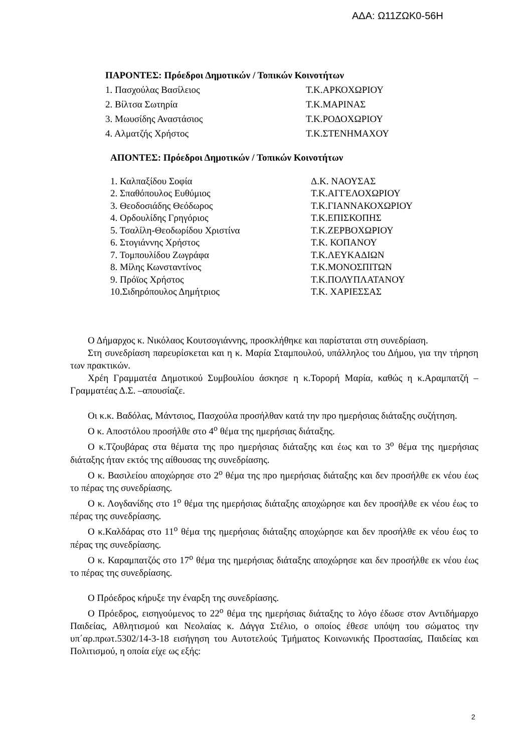ΑΔΑ: Ω11ΖΩΚ0-56Η
ΠΑΡΟΝΤΕΣ: Πρόεδροι Δημοτικών / Τοπικών Κοινοτήτων
1. Πασχούλας Βασίλειος Τ.Κ.ΑΡΚΟΧΩΡΙΟΥ
2. Βίλτσα Σωτηρία Τ.Κ.ΜΑΡΙΝΑΣ
3. Μωυσίδης Αναστάσιος Τ.Κ.ΡΟΔΟΧΩΡΙΟΥ
4. Αλματζής Χρήστος Τ.Κ.ΣΤΕΝΗΜΑΧΟΥ
ΑΠΟΝΤΕΣ: Πρόεδροι Δημοτικών / Τοπικών Κοινοτήτων
1. Καλπαξίδου Σοφία Δ.Κ. ΝΑΟΥΣΑΣ
2. Σπαθόπουλος Ευθύμιος Τ.Κ.ΑΓΓΕΛΟΧΩΡΙΟΥ
3. Θεοδοσιάδης Θεόδωρος Τ.Κ.ΓΙΑΝΝΑΚΟΧΩΡΙΟΥ
4. Ορδουλίδης Γρηγόριος Τ.Κ.ΕΠΙΣΚΟΠΗΣ
5. Τσαλίλη-Θεοδωρίδου Χριστίνα Τ.Κ.ΖΕΡΒΟΧΩΡΙΟΥ
6. Στογιάννης Χρήστος Τ.Κ. ΚΟΠΑΝΟΥ
7. Τομπουλίδου Ζωγράφα Τ.Κ.ΛΕΥΚΑΔΙΩΝ
8. Μίλης Κωνσταντίνος Τ.Κ.ΜΟΝΟΣΠΙΤΩΝ
9. Πρόϊος Χρήστος Τ.Κ.ΠΟΛΥΠΛΑΤΑΝΟΥ
10.Σιδηρόπουλος Δημήτριος Τ.Κ. ΧΑΡΙΕΣΣΑΣ
Ο Δήμαρχος κ. Νικόλαος Κουτσογιάννης, προσκλήθηκε και παρίσταται στη συνεδρίαση.
Στη συνεδρίαση παρευρίσκεται και η κ. Μαρία Σταμπουλού, υπάλληλος του Δήμου, για την τήρηση των πρακτικών.
Χρέη Γραμματέα Δημοτικού Συμβουλίου άσκησε η κ.Τορορή Μαρία, καθώς η κ.Αραμπατζή –Γραμματέας Δ.Σ. –απουσίαζε.
Οι κ.κ. Βαδόλας, Μάντσιος, Πασχούλα προσήλθαν κατά την προ ημερήσιας διάταξης συζήτηση.
Ο κ. Αποστόλου προσήλθε στο 4<sup>ο</sup> θέμα της ημερήσιας διάταξης.
Ο κ.Τζουβάρας στα θέματα της προ ημερήσιας διάταξης και έως και το 3<sup>ο</sup> θέμα της ημερήσιας διάταξης ήταν εκτός της αίθουσας της συνεδρίασης.
Ο κ. Βασιλείου αποχώρησε στο 2<sup>ο</sup> θέμα της προ ημερήσιας διάταξης και δεν προσήλθε εκ νέου έως το πέρας της συνεδρίασης.
Ο κ. Λογδανίδης στο 1<sup>ο</sup> θέμα της ημερήσιας διάταξης αποχώρησε και δεν προσήλθε εκ νέου έως το πέρας της συνεδρίασης.
Ο κ.Καλδάρας στο 11<sup>ο</sup> θέμα της ημερήσιας διάταξης αποχώρησε και δεν προσήλθε εκ νέου έως το πέρας της συνεδρίασης.
Ο κ. Καραμπατζός στο 17<sup>ο</sup> θέμα της ημερήσιας διάταξης αποχώρησε και δεν προσήλθε εκ νέου έως το πέρας της συνεδρίασης.
Ο Πρόεδρος κήρυξε την έναρξη της συνεδρίασης.
Ο Πρόεδρος, εισηγούμενος το 22<sup>ο</sup> θέμα της ημερήσιας διάταξης το λόγο έδωσε στον Αντιδήμαρχο Παιδείας, Αθλητισμού και Νεολαίας κ. Δάγγα Στέλιο, ο οποίος έθεσε υπόψη του σώματος την υπ΄αρ.πρωτ.5302/14-3-18 εισήγηση του Αυτοτελούς Τμήματος Κοινωνικής Προστασίας, Παιδείας και Πολιτισμού, η οποία είχε ως εξής:
2